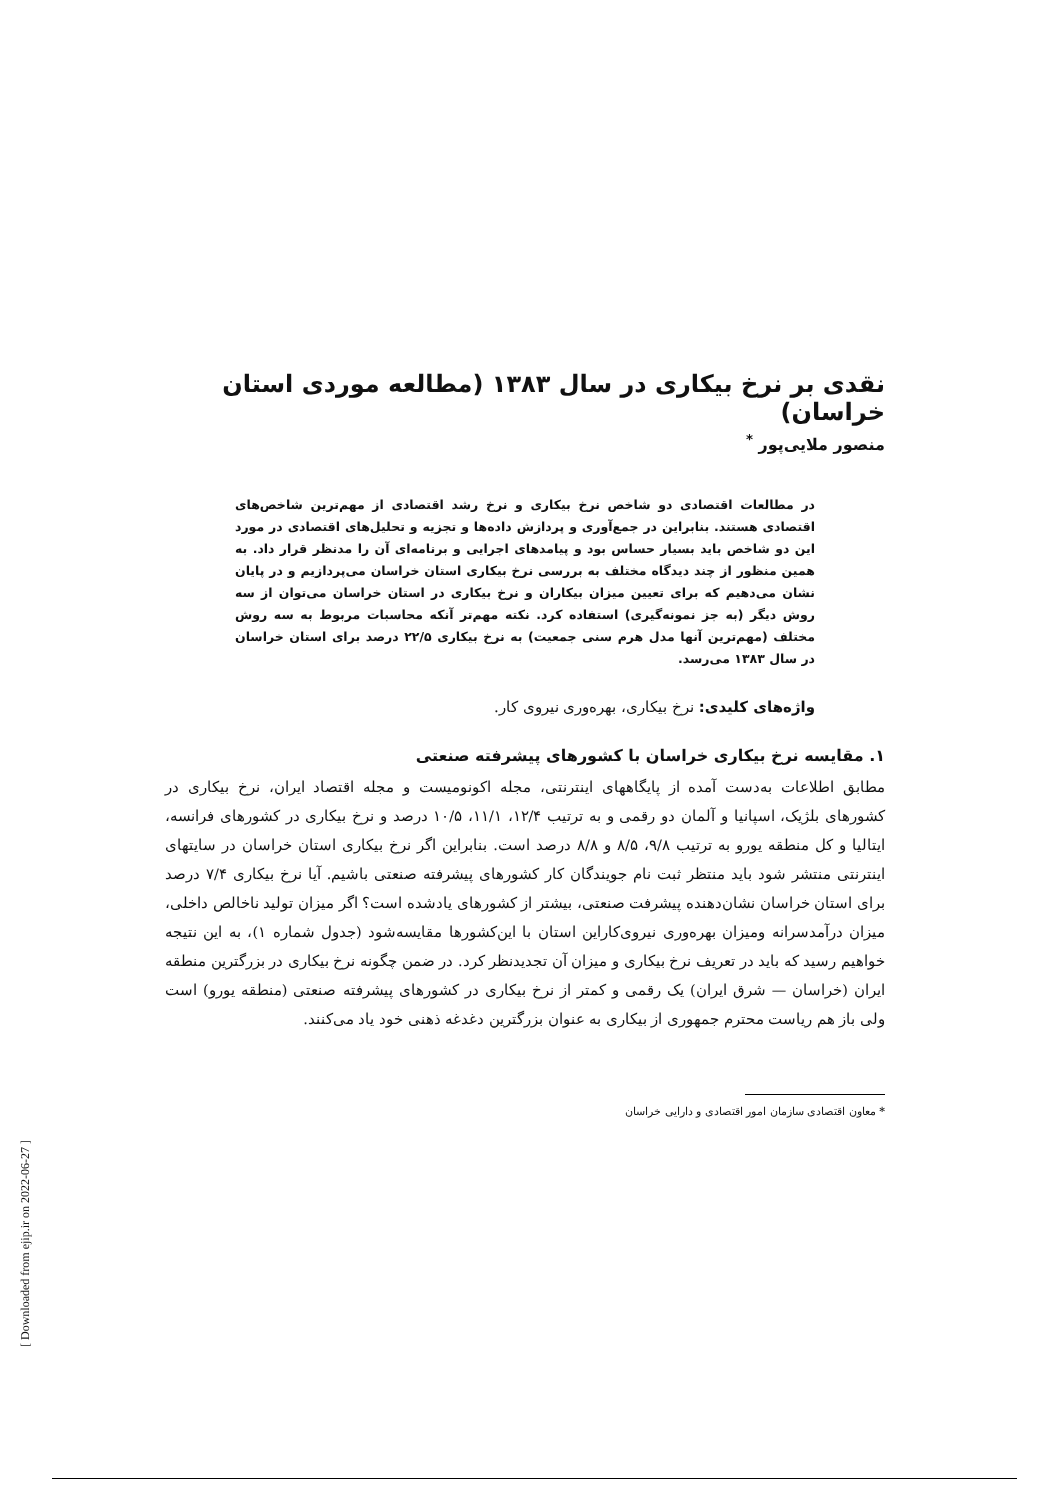[ Downloaded from ejip.ir on 2022-06-27 ]
نقدی بر نرخ بیکاری در سال ۱۳۸۳ (مطالعه موردی استان خراسان)
منصور ملایی‌پور <sup>*</sup>
در مطالعات اقتصادی دو شاخص نرخ بیکاری و نرخ رشد اقتصادی از مهم‌ترین شاخص‌های اقتصادی هستند. بنابراین در جمع‌آوری و پردازش داده‌ها و تجزیه و تحلیل‌های اقتصادی در مورد این دو شاخص باید بسیار حساس بود و پیامدهای اجرایی و برنامه‌ای آن را مدنظر قرار داد. به همین منظور از چند دیدگاه مختلف به بررسی نرخ بیکاری استان خراسان می‌پردازیم و در پایان نشان می‌دهیم که برای تعیین میزان بیکاران و نرخ بیکاری در استان خراسان می‌توان از سه روش دیگر (به جز نمونه‌گیری) استفاده کرد. نکته مهم‌تر آنکه محاسبات مربوط به سه روش مختلف (مهم‌ترین آنها مدل هرم سنی جمعیت) به نرخ بیکاری ۲۲/۵ درصد برای استان خراسان در سال ۱۳۸۳ می‌رسد.
واژه‌های کلیدی: نرخ بیکاری، بهره‌وری نیروی کار.
۱. مقایسه نرخ بیکاری خراسان با کشورهای پیشرفته صنعتی
مطابق اطلاعات به‌دست آمده از پایگاههای اینترنتی، مجله اکونومیست و مجله اقتصاد ایران، نرخ بیکاری در کشورهای بلژیک، اسپانیا و آلمان دو رقمی و به ترتیب ۱۲/۴، ۱۱/۱، ۱۰/۵ درصد و نرخ بیکاری در کشورهای فرانسه، ایتالیا و کل منطقه یورو به ترتیب ۹/۸، ۸/۵ و ۸/۸ درصد است. بنابراین اگر نرخ بیکاری استان خراسان در سایتهای اینترنتی منتشر شود باید منتظر ثبت نام جویندگان کار کشورهای پیشرفته صنعتی باشیم. آیا نرخ بیکاری ۷/۴ درصد برای استان خراسان نشان‌دهنده پیشرفت صنعتی، بیشتر از کشورهای یادشده است؟ اگر میزان تولید ناخالص داخلی، میزان درآمدسرانه ومیزان بهره‌وری نیروی‌کاراین استان با این‌کشورها مقایسه‌شود (جدول شماره ۱)، به این نتیجه خواهیم رسید که باید در تعریف نرخ بیکاری و میزان آن تجدیدنظر کرد. در ضمن چگونه نرخ بیکاری در بزرگترین منطقه ایران (خراسان — شرق ایران) یک رقمی و کمتر از نرخ بیکاری در کشورهای پیشرفته صنعتی (منطقه یورو) است ولی باز هم ریاست محترم جمهوری از بیکاری به عنوان بزرگترین دغدغه ذهنی خود یاد می‌کنند.
* معاون اقتصادی سازمان امور اقتصادی و دارایی خراسان